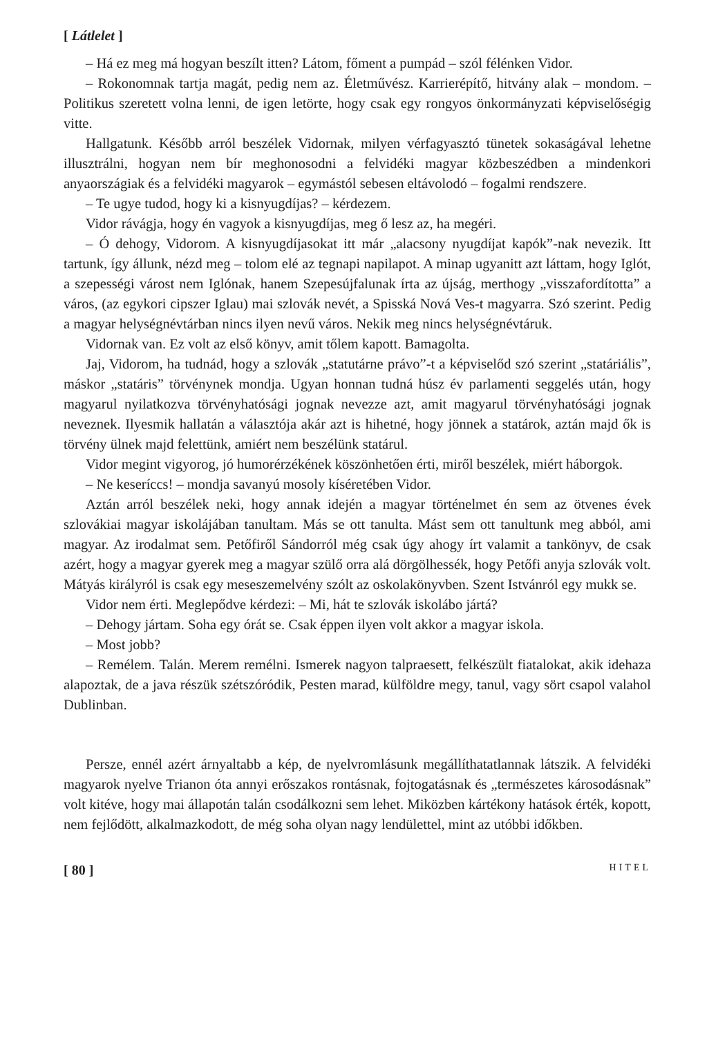[ Látlelet ]
– Há ez meg má hogyan beszílt itten? Látom, főment a pumpád – szól félénken Vidor.
– Rokonomnak tartja magát, pedig nem az. Életművész. Karrierépítő, hitvány alak – mondom. – Politikus szeretett volna lenni, de igen letörte, hogy csak egy rongyos önkormányzati képviselőségig vitte.
Hallgatunk. Később arról beszélek Vidornak, milyen vérfagyasztó tünetek sokaságával lehetne illusztrálni, hogyan nem bír meghonosodni a felvidéki magyar közbeszédben a mindenkori anyaországiak és a felvidéki magyarok – egymástól sebesen eltávolodó – fogalmi rendszere.
– Te ugye tudod, hogy ki a kisnyugdíjas? – kérdezem.
Vidor rávágja, hogy én vagyok a kisnyugdíjas, meg ő lesz az, ha megéri.
– Ó dehogy, Vidorom. A kisnyugdíjasokat itt már „alacsony nyugdíjat kapók”-nak nevezik. Itt tartunk, így állunk, nézd meg – tolom elé az tegnapi napilapot. A minap ugyanitt azt láttam, hogy Iglót, a szepességi várost nem Iglónak, hanem Szepesújfalunak írta az újság, merthogy „visszafordította” a város, (az egykori cipszer Iglau) mai szlovák nevét, a Spisská Nová Ves-t magyarra. Szó szerint. Pedig a magyar helységnévtárban nincs ilyen nevű város. Nekik meg nincs helységnévtáruk.
Vidornak van. Ez volt az első könyv, amit tőlem kapott. Bamagolta.
Jaj, Vidorom, ha tudnád, hogy a szlovák „statutárne právo”-t a képviselőd szó szerint „statáriális”, máskor „statáris” törvénynek mondja. Ugyan honnan tudná húsz év parlamenti seggelés után, hogy magyarul nyilatkozva törvényhatósági jognak nevezze azt, amit magyarul törvényhatósági jognak neveznek. Ilyesmik hallatán a választója akár azt is hihetné, hogy jönnek a statárok, aztán majd ők is törvény ülnek majd felettünk, amiért nem beszélünk statárul.
Vidor megint vigyorog, jó humorérzékének köszönhetően érti, miről beszélek, miért háborgok.
– Ne keseríccs! – mondja savanyú mosoly kíséretében Vidor.
Aztán arról beszélek neki, hogy annak idején a magyar történelmet én sem az ötvenes évek szlovákiai magyar iskolájában tanultam. Más se ott tanulta. Mást sem ott tanultunk meg abból, ami magyar. Az irodalmat sem. Petőfiről Sándorról még csak úgy ahogy írt valamit a tankönyv, de csak azért, hogy a magyar gyerek meg a magyar szülő orra alá dörgölhessék, hogy Petőfi anyja szlovák volt. Mátyás királyról is csak egy meseszemelvény szólt az oskolakönyvben. Szent Istvánról egy mukk se.
Vidor nem érti. Meglepődve kérdezi: – Mi, hát te szlovák iskolábo jártá?
– Dehogy jártam. Soha egy órát se. Csak éppen ilyen volt akkor a magyar iskola.
– Most jobb?
– Remélem. Talán. Merem remélni. Ismerek nagyon talpraesett, felkészült fiatalokat, akik idehaza alapoztak, de a java részük szétszóródik, Pesten marad, külföldre megy, tanul, vagy sört csapol valahol Dublinban.
Persze, ennél azért árnyaltabb a kép, de nyelvromlásunk megállíthatatlannak látszik. A felvidéki magyarok nyelve Trianon óta annyi erőszakos rontásnak, fojtogatásnak és „természetes károsodásnak” volt kitéve, hogy mai állapotán talán csodálkozni sem lehet. Miközben kártékony hatások érték, kopott, nem fejlődött, alkalmazkodott, de még soha olyan nagy lendülettel, mint az utóbbi időkben.
[ 80 ] HITEL